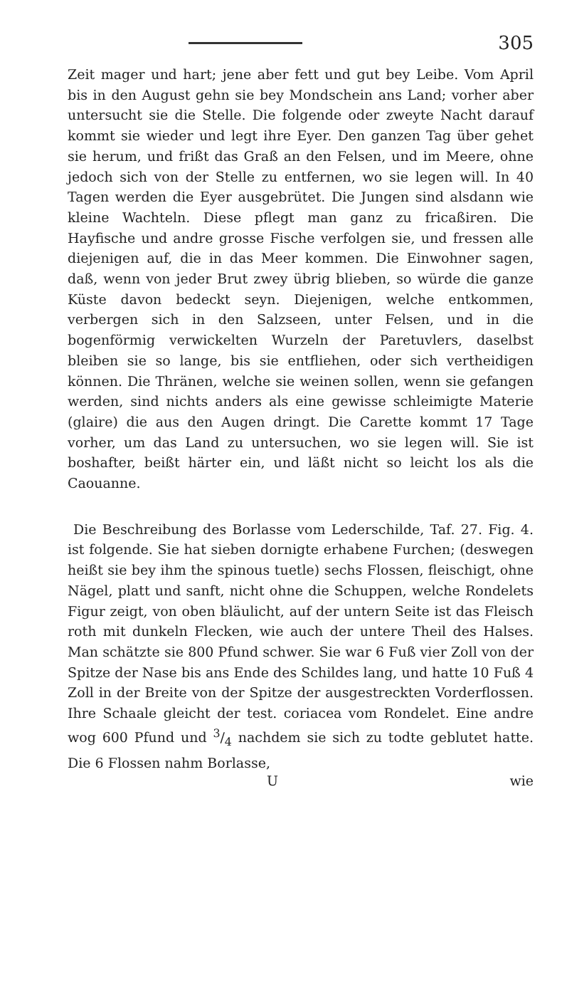305
Zeit mager und hart; jene aber fett und gut bey Leibe. Vom April bis in den August gehn sie bey Mondschein ans Land; vorher aber untersucht sie die Stelle. Die folgende oder zweyte Nacht darauf kommt sie wieder und legt ihre Eyer. Den ganzen Tag über gehet sie herum, und frißt das Graß an den Felsen, und im Meere, ohne jedoch sich von der Stelle zu entfernen, wo sie legen will. In 40 Tagen werden die Eyer ausgebrütet. Die Jungen sind alsdann wie kleine Wachteln. Diese pflegt man ganz zu fricaßiren. Die Hayfische und andre grosse Fische verfolgen sie, und fressen alle diejenigen auf, die in das Meer kommen. Die Einwohner sagen, daß, wenn von jeder Brut zwey übrig blieben, so würde die ganze Küste davon bedeckt seyn. Diejenigen, welche entkommen, verbergen sich in den Salzseen, unter Felsen, und in die bogenförmig verwickelten Wurzeln der Paretuvlers, daselbst bleiben sie so lange, bis sie entfliehen, oder sich vertheidigen können. Die Thränen, welche sie weinen sollen, wenn sie gefangen werden, sind nichts anders als eine gewisse schleimigte Materie (glaire) die aus den Augen dringt. Die Carette kommt 17 Tage vorher, um das Land zu untersuchen, wo sie legen will. Sie ist boshafter, beißt härter ein, und läßt nicht so leicht los als die Caouanne.
Die Beschreibung des Borlasse vom Lederschilde, Taf. 27. Fig. 4. ist folgende. Sie hat sieben dornigte erhabene Furchen; (deswegen heißt sie bey ihm the spinous tuetle) sechs Flossen, fleischigt, ohne Nägel, platt und sanft, nicht ohne die Schuppen, welche Rondelets Figur zeigt, von oben bläulicht, auf der untern Seite ist das Fleisch roth mit dunkeln Flecken, wie auch der untere Theil des Halses. Man schätzte sie 800 Pfund schwer. Sie war 6 Fuß vier Zoll von der Spitze der Nase bis ans Ende des Schildes lang, und hatte 10 Fuß 4 Zoll in der Breite von der Spitze der ausgestreckten Vorderflossen. Ihre Schaale gleicht der test. coriacea vom Rondelet. Eine andre wog 600 Pfund und 3/4 nachdem sie sich zu todte geblutet hatte. Die 6 Flossen nahm Borlasse,
Uwie